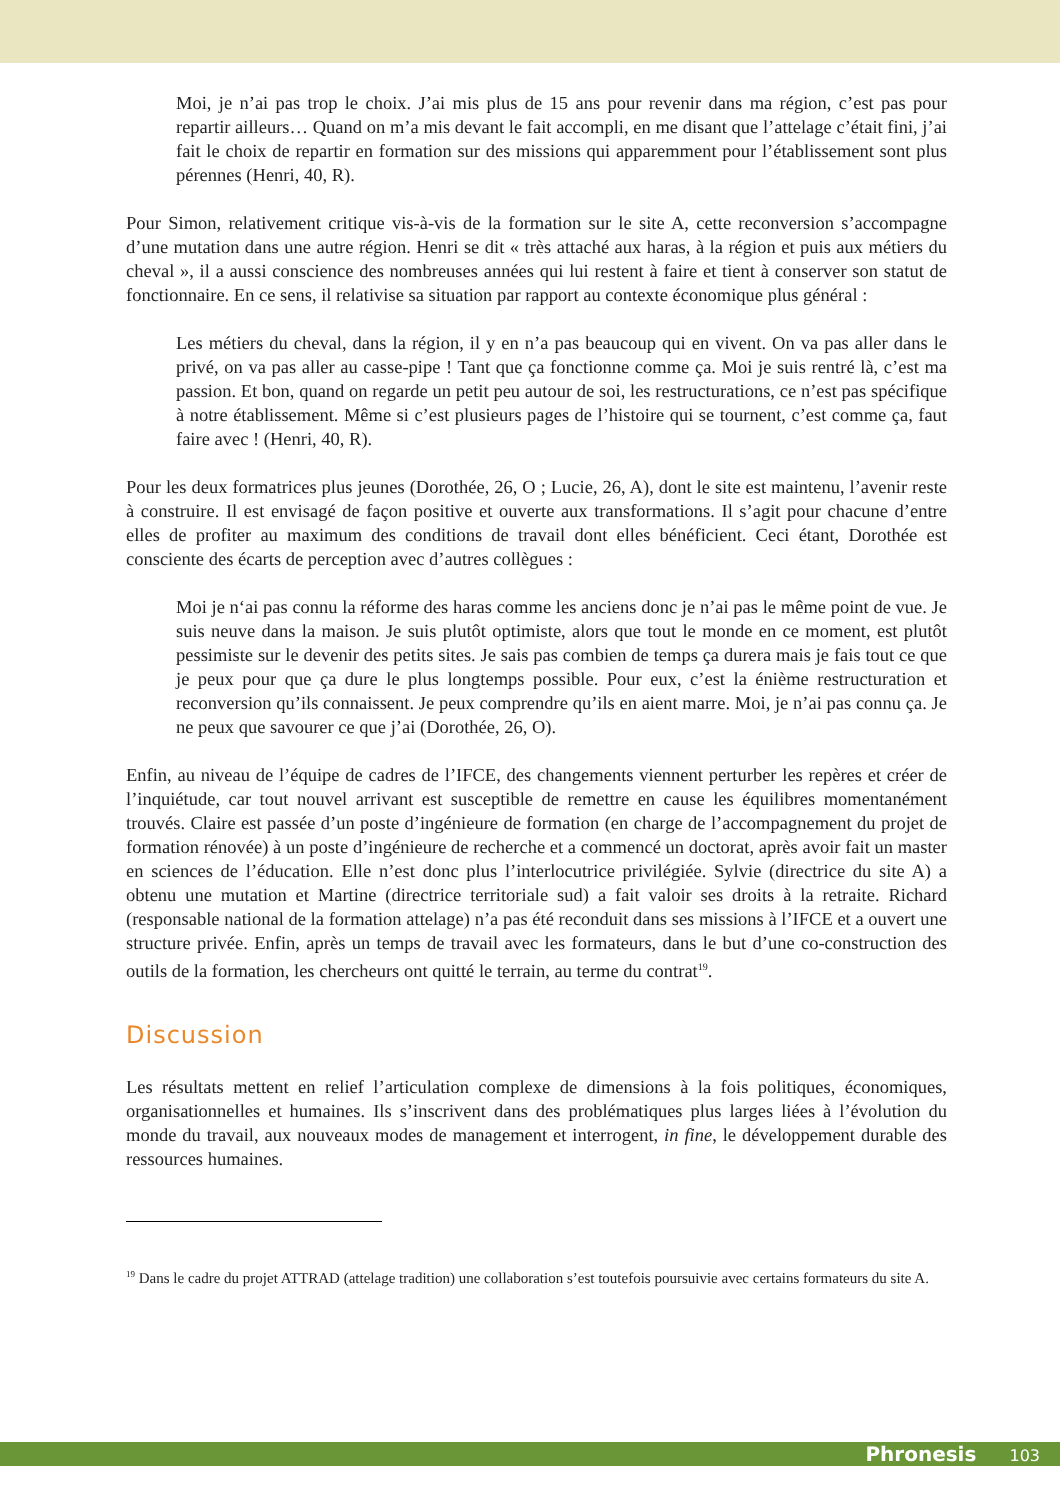Moi, je n’ai pas trop le choix. J’ai mis plus de 15 ans pour revenir dans ma région, c’est pas pour repartir ailleurs… Quand on m’a mis devant le fait accompli, en me disant que l’attelage c’était fini, j’ai fait le choix de repartir en formation sur des missions qui apparemment pour l’établissement sont plus pérennes (Henri, 40, R).
Pour Simon, relativement critique vis-à-vis de la formation sur le site A, cette reconversion s’accompagne d’une mutation dans une autre région. Henri se dit « très attaché aux haras, à la région et puis aux métiers du cheval », il a aussi conscience des nombreuses années qui lui restent à faire et tient à conserver son statut de fonctionnaire. En ce sens, il relativise sa situation par rapport au contexte économique plus général :
Les métiers du cheval, dans la région, il y en n’a pas beaucoup qui en vivent. On va pas aller dans le privé, on va pas aller au casse-pipe ! Tant que ça fonctionne comme ça. Moi je suis rentré là, c’est ma passion. Et bon, quand on regarde un petit peu autour de soi, les restructurations, ce n’est pas spécifique à notre établissement. Même si c’est plusieurs pages de l’histoire qui se tournent, c’est comme ça, faut faire avec ! (Henri, 40, R).
Pour les deux formatrices plus jeunes (Dorothée, 26, O ; Lucie, 26, A), dont le site est maintenu, l’avenir reste à construire. Il est envisagé de façon positive et ouverte aux transformations. Il s’agit pour chacune d’entre elles de profiter au maximum des conditions de travail dont elles bénéficient. Ceci étant, Dorothée est consciente des écarts de perception avec d’autres collègues :
Moi je n‘ai pas connu la réforme des haras comme les anciens donc je n’ai pas le même point de vue. Je suis neuve dans la maison. Je suis plutôt optimiste, alors que tout le monde en ce moment, est plutôt pessimiste sur le devenir des petits sites. Je sais pas combien de temps ça durera mais je fais tout ce que je peux pour que ça dure le plus longtemps possible. Pour eux, c’est la énième restructuration et reconversion qu’ils connaissent. Je peux comprendre qu’ils en aient marre. Moi, je n’ai pas connu ça. Je ne peux que savourer ce que j’ai (Dorothée, 26, O).
Enfin, au niveau de l’équipe de cadres de l’IFCE, des changements viennent perturber les repères et créer de l’inquiétude, car tout nouvel arrivant est susceptible de remettre en cause les équilibres momentanément trouvés. Claire est passée d’un poste d’ingénieure de formation (en charge de l’accompagnement du projet de formation rénovée) à un poste d’ingénieure de recherche et a commencé un doctorat, après avoir fait un master en sciences de l’éducation. Elle n’est donc plus l’interlocutrice privilégiée. Sylvie (directrice du site A) a obtenu une mutation et Martine (directrice territoriale sud) a fait valoir ses droits à la retraite. Richard (responsable national de la formation attelage) n’a pas été reconduit dans ses missions à l’IFCE et a ouvert une structure privée. Enfin, après un temps de travail avec les formateurs, dans le but d’une co-construction des outils de la formation, les chercheurs ont quitté le terrain, au terme du contrat<sup>19</sup>.
Discussion
Les résultats mettent en relief l’articulation complexe de dimensions à la fois politiques, économiques, organisationnelles et humaines. Ils s’inscrivent dans des problématiques plus larges liées à l’évolution du monde du travail, aux nouveaux modes de management et interrogent, in fine, le développement durable des ressources humaines.
<sup>19</sup> Dans le cadre du projet ATTRAD (attelage tradition) une collaboration s’est toutefois poursuivie avec certains formateurs du site A.
Phronesis 103